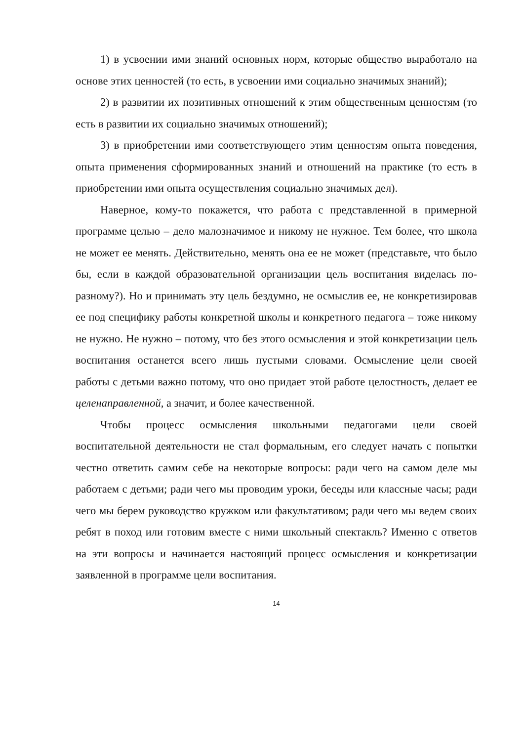1) в усвоении ими знаний основных норм, которые общество выработало на основе этих ценностей (то есть, в усвоении ими социально значимых знаний);
2) в развитии их позитивных отношений к этим общественным ценностям (то есть в развитии их социально значимых отношений);
3) в приобретении ими соответствующего этим ценностям опыта поведения, опыта применения сформированных знаний и отношений на практике (то есть в приобретении ими опыта осуществления социально значимых дел).
Наверное, кому-то покажется, что работа с представленной в примерной программе целью – дело малозначимое и никому не нужное. Тем более, что школа не может ее менять. Действительно, менять она ее не может (представьте, что было бы, если в каждой образовательной организации цель воспитания виделась по-разному?). Но и принимать эту цель бездумно, не осмыслив ее, не конкретизировав ее под специфику работы конкретной школы и конкретного педагога – тоже никому не нужно. Не нужно – потому, что без этого осмысления и этой конкретизации цель воспитания останется всего лишь пустыми словами. Осмысление цели своей работы с детьми важно потому, что оно придает этой работе целостность, делает ее целенаправленной, а значит, и более качественной.
Чтобы процесс осмысления школьными педагогами цели своей воспитательной деятельности не стал формальным, его следует начать с попытки честно ответить самим себе на некоторые вопросы: ради чего на самом деле мы работаем с детьми; ради чего мы проводим уроки, беседы или классные часы; ради чего мы берем руководство кружком или факультативом; ради чего мы ведем своих ребят в поход или готовим вместе с ними школьный спектакль? Именно с ответов на эти вопросы и начинается настоящий процесс осмысления и конкретизации заявленной в программе цели воспитания.
14